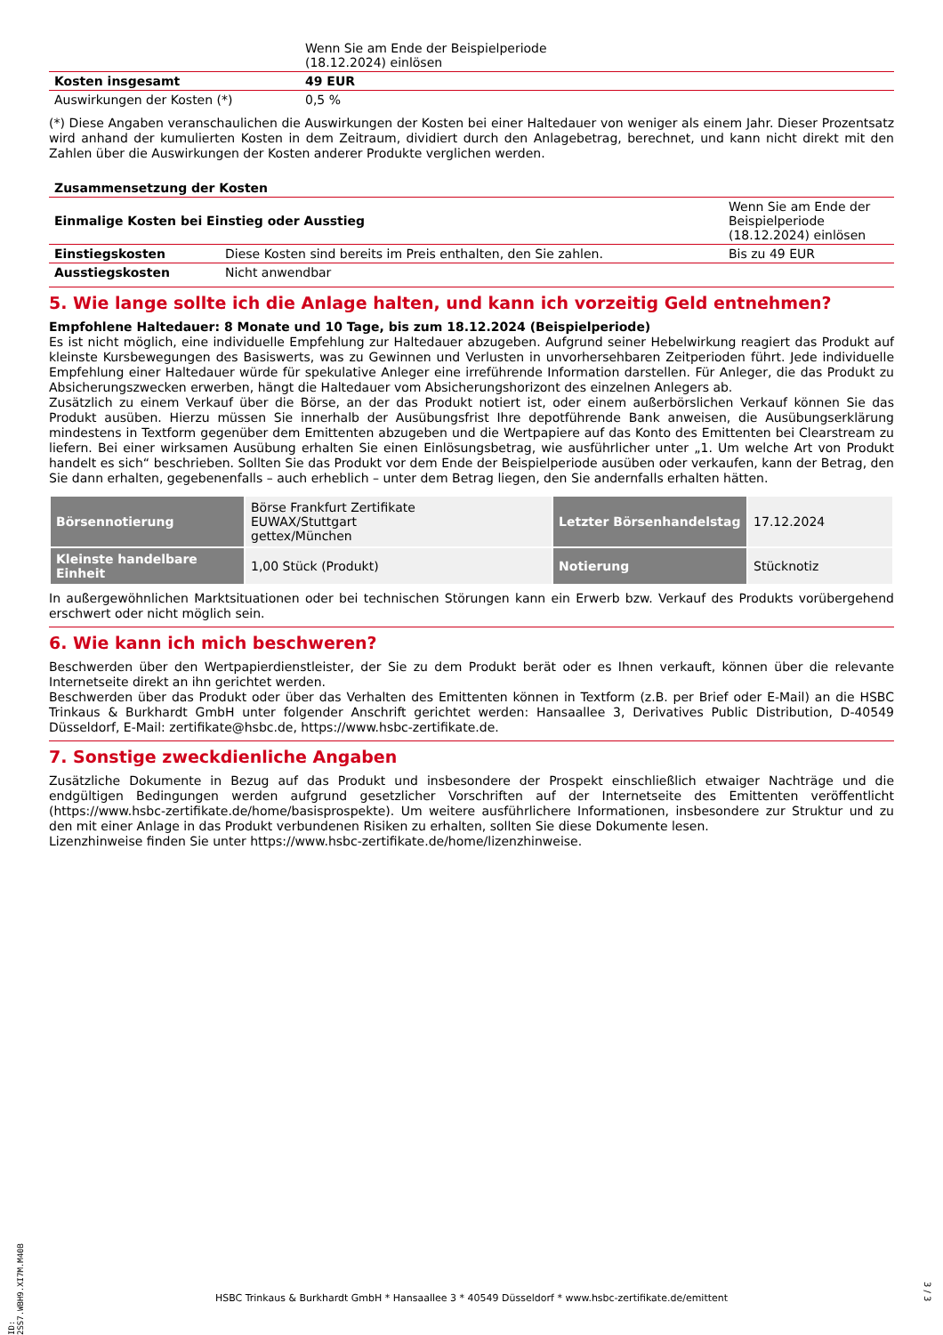| | Wenn Sie am Ende der Beispielperiode (18.12.2024) einlösen |
| Kosten insgesamt | 49 EUR |
| Auswirkungen der Kosten (*) | 0,5 % |
(*) Diese Angaben veranschaulichen die Auswirkungen der Kosten bei einer Haltedauer von weniger als einem Jahr. Dieser Prozentsatz wird anhand der kumulierten Kosten in dem Zeitraum, dividiert durch den Anlagebetrag, berechnet, und kann nicht direkt mit den Zahlen über die Auswirkungen der Kosten anderer Produkte verglichen werden.
| Zusammensetzung der Kosten | | |
| Einmalige Kosten bei Einstieg oder Ausstieg | | Wenn Sie am Ende der Beispielperiode (18.12.2024) einlösen |
| Einstiegskosten | Diese Kosten sind bereits im Preis enthalten, den Sie zahlen. | Bis zu 49 EUR |
| Ausstiegskosten | Nicht anwendbar | |
5. Wie lange sollte ich die Anlage halten, und kann ich vorzeitig Geld entnehmen?
Empfohlene Haltedauer: 8 Monate und 10 Tage, bis zum 18.12.2024 (Beispielperiode)
Es ist nicht möglich, eine individuelle Empfehlung zur Haltedauer abzugeben. Aufgrund seiner Hebelwirkung reagiert das Produkt auf kleinste Kursbewegungen des Basiswerts, was zu Gewinnen und Verlusten in unvorhersehbaren Zeitperioden führt. Jede individuelle Empfehlung einer Haltedauer würde für spekulative Anleger eine irreführende Information darstellen. Für Anleger, die das Produkt zu Absicherungszwecken erwerben, hängt die Haltedauer vom Absicherungshorizont des einzelnen Anlegers ab.
Zusätzlich zu einem Verkauf über die Börse, an der das Produkt notiert ist, oder einem außerbörslichen Verkauf können Sie das Produkt ausüben. Hierzu müssen Sie innerhalb der Ausübungsfrist Ihre depotführende Bank anweisen, die Ausübungserklärung mindestens in Textform gegenüber dem Emittenten abzugeben und die Wertpapiere auf das Konto des Emittenten bei Clearstream zu liefern. Bei einer wirksamen Ausübung erhalten Sie einen Einlösungsbetrag, wie ausführlicher unter „1. Um welche Art von Produkt handelt es sich“ beschrieben. Sollten Sie das Produkt vor dem Ende der Beispielperiode ausüben oder verkaufen, kann der Betrag, den Sie dann erhalten, gegebenenfalls – auch erheblich – unter dem Betrag liegen, den Sie andernfalls erhalten hätten.
| Börsennotierung | Börse Frankfurt Zertifikate EUWAX/Stuttgart gettex/München | Letzter Börsenhandelstag | 17.12.2024 |
| Kleinste handelbare Einheit | 1,00 Stück (Produkt) | Notierung | Stücknotiz |
In außergewöhnlichen Marktsituationen oder bei technischen Störungen kann ein Erwerb bzw. Verkauf des Produkts vorübergehend erschwert oder nicht möglich sein.
6. Wie kann ich mich beschweren?
Beschwerden über den Wertpapierdienstleister, der Sie zu dem Produkt berät oder es Ihnen verkauft, können über die relevante Internetseite direkt an ihn gerichtet werden.
Beschwerden über das Produkt oder über das Verhalten des Emittenten können in Textform (z.B. per Brief oder E-Mail) an die HSBC Trinkaus & Burkhardt GmbH unter folgender Anschrift gerichtet werden: Hansaallee 3, Derivatives Public Distribution, D-40549 Düsseldorf, E-Mail: zertifikate@hsbc.de, https://www.hsbc-zertifikate.de.
7. Sonstige zweckdienliche Angaben
Zusätzliche Dokumente in Bezug auf das Produkt und insbesondere der Prospekt einschließlich etwaiger Nachträge und die endgültigen Bedingungen werden aufgrund gesetzlicher Vorschriften auf der Internetseite des Emittenten veröffentlicht (https://www.hsbc-zertifikate.de/home/basisprospekte). Um weitere ausführlichere Informationen, insbesondere zur Struktur und zu den mit einer Anlage in das Produkt verbundenen Risiken zu erhalten, sollten Sie diese Dokumente lesen.
Lizenzhinweise finden Sie unter https://www.hsbc-zertifikate.de/home/lizenzhinweise.
ID: 2SS7.WBH9.XI7M.M40B
HSBC Trinkaus & Burkhardt GmbH * Hansaallee 3 * 40549 Düsseldorf * www.hsbc-zertifikate.de/emittent
3 / 3